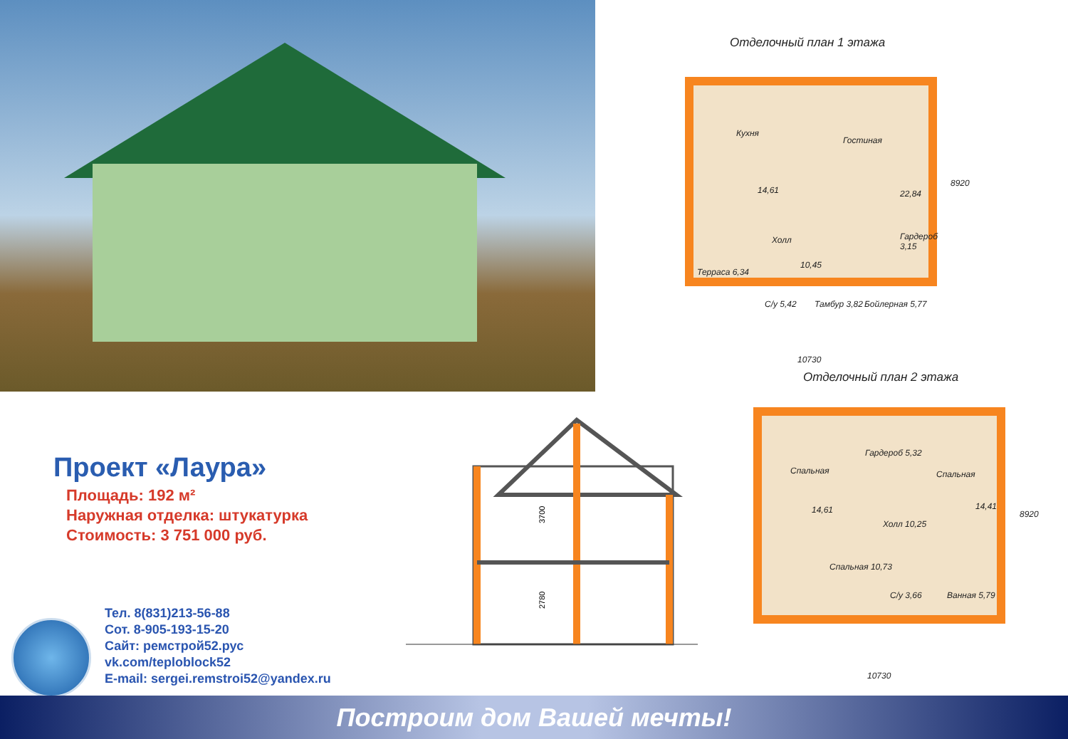Отделочный план 1 этажа
Кухня
Гостиная
14,61 22,84
Холл
10,45
Гардероб 3,15
Терраса 6,34
С/у 5,42 Тамбур 3,82 Бойлерная 5,77
10730
8920
Отделочный план 2 этажа
Спальная
Гардероб 5,32
Спальная
14,61 14,41
Холл 10,25
Спальная 10,73
С/у 3,66 Ванная 5,79
10730
8920
3700
2780
Проект «Лаура»
Площадь: 192 м²
Наружная отделка: штукатурка
Стоимость: 3 751 000 руб.
Тел. 8(831)213-56-88
Сот. 8-905-193-15-20
Сайт: ремстрой52.рус
vk.com/teploblock52
E-mail: sergei.remstroi52@yandex.ru
Построим дом Вашей мечты!